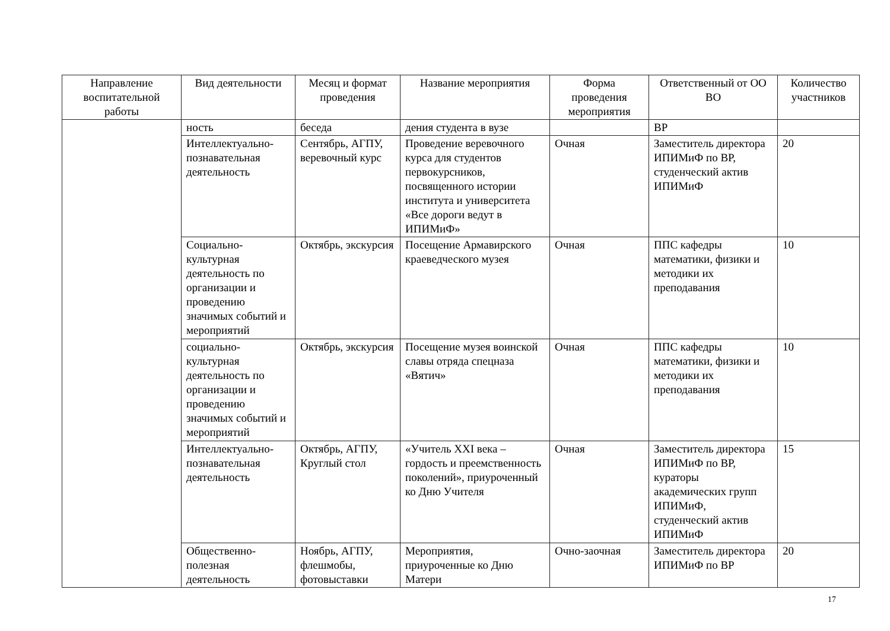| Направление воспитательной работы | Вид деятельности | Месяц и формат проведения | Название мероприятия | Форма проведения мероприятия | Ответственный от ОО ВО | Количество участников |
| --- | --- | --- | --- | --- | --- | --- |
| | ность | беседа | дения студента в вузе | | ВР | |
| | Интеллектуально-познавательная деятельность | Сентябрь, АГПУ, веревочный курс | Проведение веревочного курса для студентов первокурсников, посвященного истории института и университета «Все дороги ведут в ИПИМиФ» | Очная | Заместитель директора ИПИМиФ по ВР, студенческий актив ИПИМиФ | 20 |
| | Социально-культурная деятельность по организации и проведению значимых событий и мероприятий | Октябрь, экскурсия | Посещение Армавирского краеведческого музея | Очная | ППС кафедры математики, физики и методики их преподавания | 10 |
| | социально-культурная деятельность по организации и проведению значимых событий и мероприятий | Октябрь, экскурсия | Посещение музея воинской славы отряда спецназа «Вятич» | Очная | ППС кафедры математики, физики и методики их преподавания | 10 |
| | Интеллектуально-познавательная деятельность | Октябрь, АГПУ, Круглый стол | «Учитель XXI века – гордость и преемственность поколений», приуроченный ко Дню Учителя | Очная | Заместитель директора ИПИМиФ по ВР, кураторы академических групп ИПИМиФ, студенческий актив ИПИМиФ | 15 |
| | Общественно-полезная деятельность | Ноябрь, АГПУ, флешмобы, фотовыставки | Мероприятия, приуроченные ко Дню Матери | Очно-заочная | Заместитель директора ИПИМиФ по ВР | 20 |
17